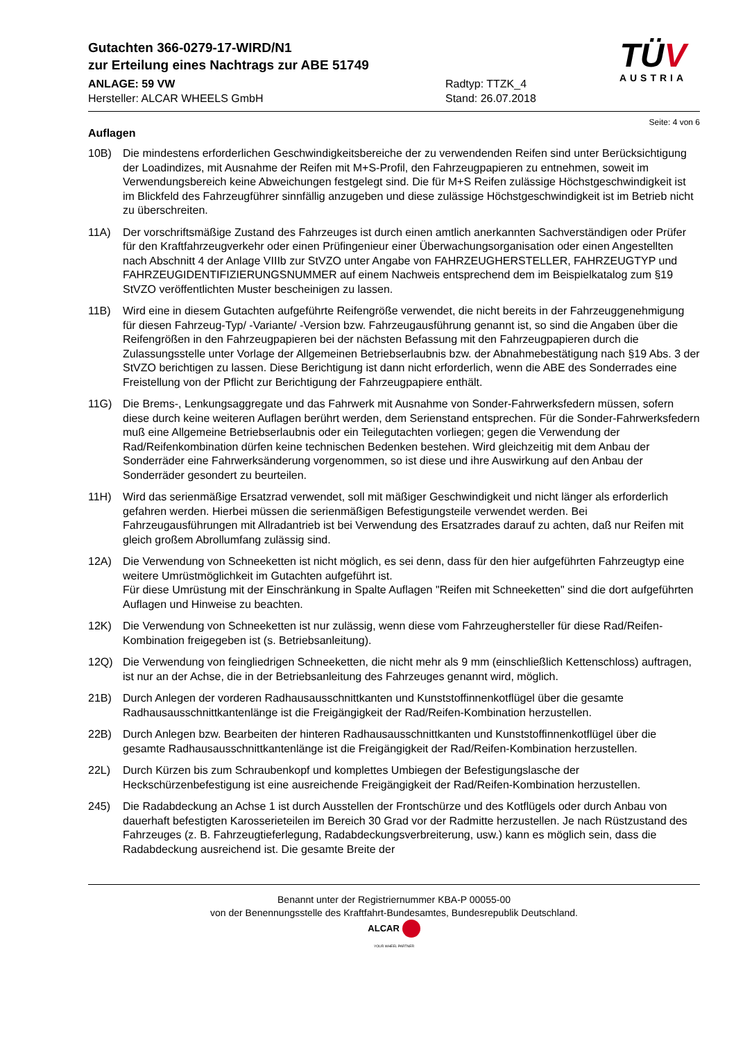Gutachten 366-0279-17-WIRD/N1
zur Erteilung eines Nachtrags zur ABE 51749
ANLAGE: 59 VW
Hersteller: ALCAR WHEELS GmbH
Radtyp: TTZK_4
Stand: 26.07.2018
TÜV
AUSTRIA
Seite: 4 von 6
Auflagen
10B) Die mindestens erforderlichen Geschwindigkeitsbereiche der zu verwendenden Reifen sind unter Berücksichtigung der Loadindizes, mit Ausnahme der Reifen mit M+S-Profil, den Fahrzeugpapieren zu entnehmen, soweit im Verwendungsbereich keine Abweichungen festgelegt sind. Die für M+S Reifen zulässige Höchstgeschwindigkeit ist im Blickfeld des Fahrzeugführer sinnfällig anzugeben und diese zulässige Höchstgeschwindigkeit ist im Betrieb nicht zu überschreiten.
11A) Der vorschriftsmäßige Zustand des Fahrzeuges ist durch einen amtlich anerkannten Sachverständigen oder Prüfer für den Kraftfahrzeugverkehr oder einen Prüfingenieur einer Überwachungsorganisation oder einen Angestellten nach Abschnitt 4 der Anlage VIIIb zur StVZO unter Angabe von FAHRZEUGHERSTELLER, FAHRZEUGTYP und FAHRZEUGIDENTIFIZIERUNGSNUMMER auf einem Nachweis entsprechend dem im Beispielkatalog zum §19 StVZO veröffentlichten Muster bescheinigen zu lassen.
11B) Wird eine in diesem Gutachten aufgeführte Reifengröße verwendet, die nicht bereits in der Fahrzeuggenehmigung für diesen Fahrzeug-Typ/ -Variante/ -Version bzw. Fahrzeugausführung genannt ist, so sind die Angaben über die Reifengrößen in den Fahrzeugpapieren bei der nächsten Befassung mit den Fahrzeugpapieren durch die Zulassungsstelle unter Vorlage der Allgemeinen Betriebserlaubnis bzw. der Abnahmebestätigung nach §19 Abs. 3 der StVZO berichtigen zu lassen. Diese Berichtigung ist dann nicht erforderlich, wenn die ABE des Sonderrades eine Freistellung von der Pflicht zur Berichtigung der Fahrzeugpapiere enthält.
11G) Die Brems-, Lenkungsaggregate und das Fahrwerk mit Ausnahme von Sonder-Fahrwerksfedern müssen, sofern diese durch keine weiteren Auflagen berührt werden, dem Serienstand entsprechen. Für die Sonder-Fahrwerksfedern muß eine Allgemeine Betriebserlaubnis oder ein Teilegutachten vorliegen; gegen die Verwendung der Rad/Reifenkombination dürfen keine technischen Bedenken bestehen. Wird gleichzeitig mit dem Anbau der Sonderräder eine Fahrwerksänderung vorgenommen, so ist diese und ihre Auswirkung auf den Anbau der Sonderräder gesondert zu beurteilen.
11H) Wird das serienmäßige Ersatzrad verwendet, soll mit mäßiger Geschwindigkeit und nicht länger als erforderlich gefahren werden. Hierbei müssen die serienmäßigen Befestigungsteile verwendet werden. Bei Fahrzeugausführungen mit Allradantrieb ist bei Verwendung des Ersatzrades darauf zu achten, daß nur Reifen mit gleich großem Abrollumfang zulässig sind.
12A) Die Verwendung von Schneeketten ist nicht möglich, es sei denn, dass für den hier aufgeführten Fahrzeugtyp eine weitere Umrüstmöglichkeit im Gutachten aufgeführt ist.
Für diese Umrüstung mit der Einschränkung in Spalte Auflagen "Reifen mit Schneeketten" sind die dort aufgeführten Auflagen und Hinweise zu beachten.
12K) Die Verwendung von Schneeketten ist nur zulässig, wenn diese vom Fahrzeughersteller für diese Rad/Reifen-Kombination freigegeben ist (s. Betriebsanleitung).
12Q) Die Verwendung von feingliedrigen Schneeketten, die nicht mehr als 9 mm (einschließlich Kettenschloss) auftragen, ist nur an der Achse, die in der Betriebsanleitung des Fahrzeuges genannt wird, möglich.
21B) Durch Anlegen der vorderen Radhausausschnittkanten und Kunststoffinnenkotflügel über die gesamte Radhausausschnittkantenlänge ist die Freigängigkeit der Rad/Reifen-Kombination herzustellen.
22B) Durch Anlegen bzw. Bearbeiten der hinteren Radhausausschnittkanten und Kunststoffinnenkotflügel über die gesamte Radhausausschnittkantenlänge ist die Freigängigkeit der Rad/Reifen-Kombination herzustellen.
22L) Durch Kürzen bis zum Schraubenkopf und komplettes Umbiegen der Befestigungslasche der Heckschürzenbefestigung ist eine ausreichende Freigängigkeit der Rad/Reifen-Kombination herzustellen.
245) Die Radabdeckung an Achse 1 ist durch Ausstellen der Frontschürze und des Kotflügels oder durch Anbau von dauerhaft befestigten Karosserieteilen im Bereich 30 Grad vor der Radmitte herzustellen. Je nach Rüstzustand des Fahrzeuges (z. B. Fahrzeugtieferlegung, Radabdeckungsverbreiterung, usw.) kann es möglich sein, dass die Radabdeckung ausreichend ist. Die gesamte Breite der
Benannt unter der Registriernummer KBA-P 00055-00
von der Benennungsstelle des Kraftfahrt-Bundesamtes, Bundesrepublik Deutschland.
ALCAR
YOUR WHEEL PARTNER